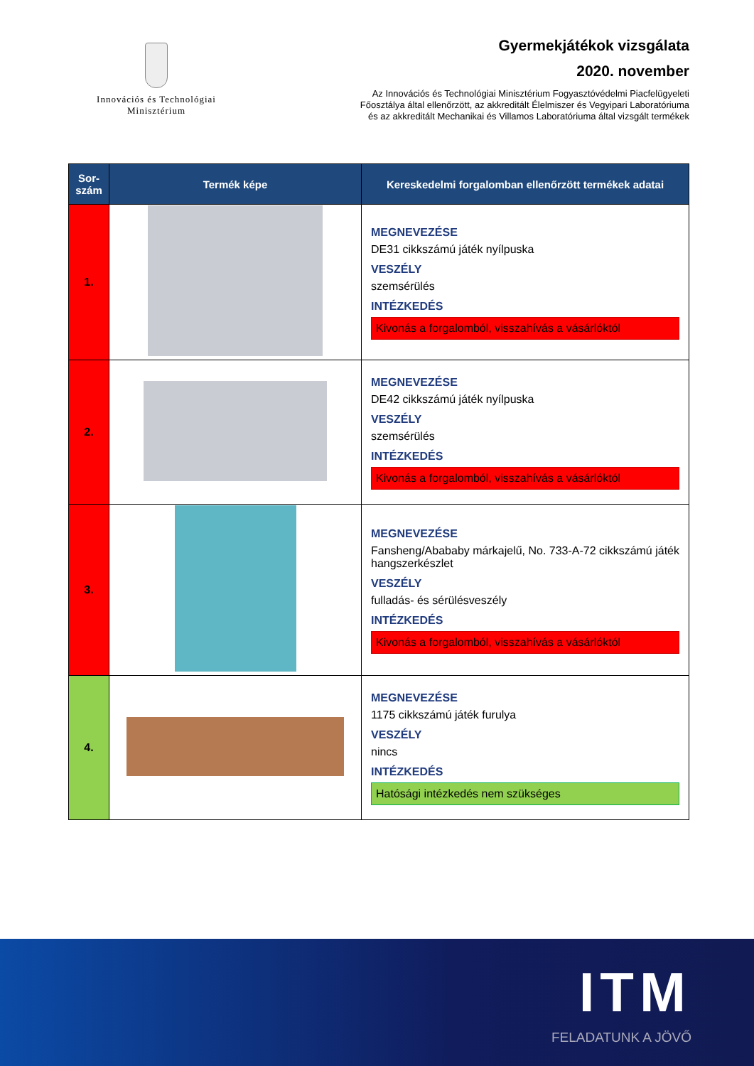Innovációs és Technológiai
Minisztérium
Gyermekjátékok vizsgálata
2020. november
Az Innovációs és Technológiai Minisztérium Fogyasztóvédelmi Piacfelügyeleti
Főosztálya által ellenőrzött, az akkreditált Élelmiszer és Vegyipari Laboratóriuma
és az akkreditált Mechanikai és Villamos Laboratóriuma által vizsgált termékek
| Sor- szám | Termék képe | Kereskedelmi forgalomban ellenőrzött termékek adatai |
| --- | --- | --- |
| 1. | | MEGNEVEZÉSE DE31 cikkszámú játék nyílpuska VESZÉLY szemsérülés INTÉZKEDÉS Kivonás a forgalomból, visszahívás a vásárlóktól |
| 2. | | MEGNEVEZÉSE DE42 cikkszámú játék nyílpuska VESZÉLY szemsérülés INTÉZKEDÉS Kivonás a forgalomból, visszahívás a vásárlóktól |
| 3. | | MEGNEVEZÉSE Fansheng/Abababy márkajelű, No. 733-A-72 cikkszámú játék hangszerkészlet VESZÉLY fulladás- és sérülésveszély INTÉZKEDÉS Kivonás a forgalomból, visszahívás a vásárlóktól |
| 4. | | MEGNEVEZÉSE 1175 cikkszámú játék furulya VESZÉLY nincs INTÉZKEDÉS Hatósági intézkedés nem szükséges |
ITM
FELADATUNK A JÖVŐ